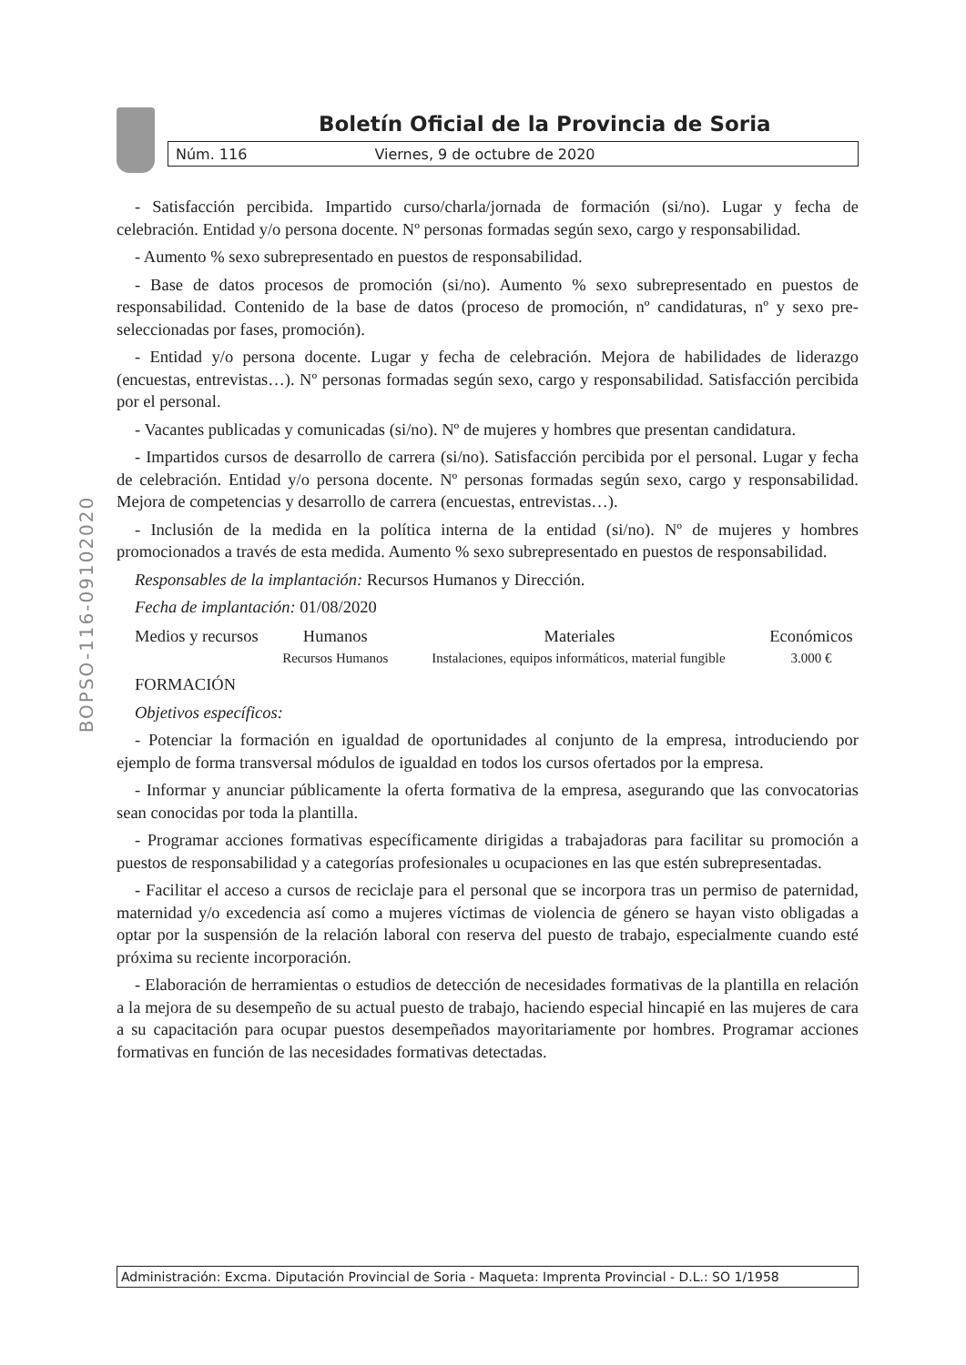Boletín Oficial de la Provincia de Soria
Núm. 116 Viernes, 9 de octubre de 2020
BOPSO-116-09102020
- Satisfacción percibida. Impartido curso/charla/jornada de formación (si/no). Lugar y fecha de celebración. Entidad y/o persona docente. Nº personas formadas según sexo, cargo y responsabilidad.
- Aumento % sexo subrepresentado en puestos de responsabilidad.
- Base de datos procesos de promoción (si/no). Aumento % sexo subrepresentado en puestos de responsabilidad. Contenido de la base de datos (proceso de promoción, nº candidaturas, nº y sexo pre-seleccionadas por fases, promoción).
- Entidad y/o persona docente. Lugar y fecha de celebración. Mejora de habilidades de liderazgo (encuestas, entrevistas…). Nº personas formadas según sexo, cargo y responsabilidad. Satisfacción percibida por el personal.
- Vacantes publicadas y comunicadas (si/no). Nº de mujeres y hombres que presentan candidatura.
- Impartidos cursos de desarrollo de carrera (si/no). Satisfacción percibida por el personal. Lugar y fecha de celebración. Entidad y/o persona docente. Nº personas formadas según sexo, cargo y responsabilidad. Mejora de competencias y desarrollo de carrera (encuestas, entrevistas…).
- Inclusión de la medida en la política interna de la entidad (si/no). Nº de mujeres y hombres promocionados a través de esta medida. Aumento % sexo subrepresentado en puestos de responsabilidad.
Responsables de la implantación: Recursos Humanos y Dirección.
Fecha de implantación: 01/08/2020
| Medios y recursos | Humanos | Materiales | Económicos |
| --- | --- | --- | --- |
| | Recursos Humanos | Instalaciones, equipos informáticos, material fungible | 3.000 € |
FORMACIÓN
Objetivos específicos:
- Potenciar la formación en igualdad de oportunidades al conjunto de la empresa, introduciendo por ejemplo de forma transversal módulos de igualdad en todos los cursos ofertados por la empresa.
- Informar y anunciar públicamente la oferta formativa de la empresa, asegurando que las convocatorias sean conocidas por toda la plantilla.
- Programar acciones formativas específicamente dirigidas a trabajadoras para facilitar su promoción a puestos de responsabilidad y a categorías profesionales u ocupaciones en las que estén subrepresentadas.
- Facilitar el acceso a cursos de reciclaje para el personal que se incorpora tras un permiso de paternidad, maternidad y/o excedencia así como a mujeres víctimas de violencia de género se hayan visto obligadas a optar por la suspensión de la relación laboral con reserva del puesto de trabajo, especialmente cuando esté próxima su reciente incorporación.
- Elaboración de herramientas o estudios de detección de necesidades formativas de la plantilla en relación a la mejora de su desempeño de su actual puesto de trabajo, haciendo especial hincapié en las mujeres de cara a su capacitación para ocupar puestos desempeñados mayoritariamente por hombres. Programar acciones formativas en función de las necesidades formativas detectadas.
Administración: Excma. Diputación Provincial de Soria - Maqueta: Imprenta Provincial - D.L.: SO 1/1958